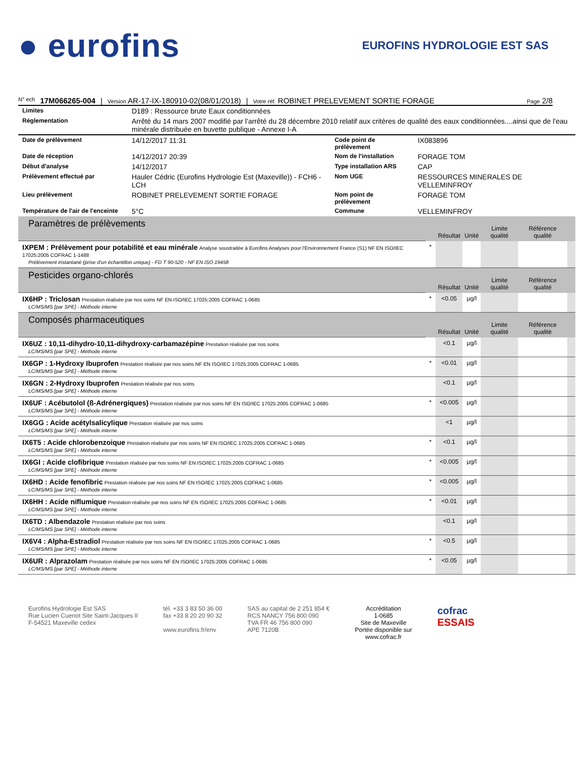● eurofins
EUROFINS HYDROLOGIE EST SAS
N° ech 17M066265-004 | Version AR-17-IX-180910-02(08/01/2018) | Votre réf. ROBINET PRELEVEMENT SORTIE FORAGE Page 2/8
| Limites | D189 : Ressource brute Eaux conditionnées |
| Réglementation | Arrêté du 14 mars 2007 modifié par l'arrêté du 28 décembre 2010 relatif aux critères de qualité des eaux conditionnées....ainsi que de l'eau minérale distribuée en buvette publique - Annexe I-A |
| Date de prélèvement | 14/12/2017 11:31 | Code point de prélèvement | IX083896 |
| Date de réception | 14/12/2017 20:39 | Nom de l'installation | FORAGE TOM |
| Début d'analyse | 14/12/2017 | Type installation ARS | CAP |
| Prélèvement effectué par | Hauler Cédric (Eurofins Hydrologie Est (Maxeville)) - FCH6 - LCH | Nom UGE | RESSOURCES MINERALES DE VELLEMINFROY |
| Lieu prélèvement | ROBINET PRELEVEMENT SORTIE FORAGE | Nom point de prélèvement | FORAGE TOM |
| Température de l'air de l'enceinte | 5°C | Commune | VELLEMINFROY |
| Paramètres de prélèvements | | Résultat | Unité | Limite qualité | Référence qualité | |
| IXPEM : Prélèvement pour potabilité et eau minérale Analyse soustraitée à Eurofins Analyses pour l'Environnement France (S1) NF EN ISO/IEC 17025:2005 COFRAC 1-1488 Prélèvement instantané (prise d'un échantillon unique) - FD T 90-520 - NF EN ISO 19458 | * | | | | | |
| Pesticides organo-chlorés | | Résultat | Unité | Limite qualité | Référence qualité | |
| IX6HP : Triclosan Prestation réalisée par nos soins NF EN ISO/IEC 17025:2005 COFRAC 1-0685 LC/MS/MS [par SPE] - Méthode interne | * | <0.05 | µg/l | | | |
| Composés pharmaceutiques | | Résultat | Unité | Limite qualité | Référence qualité | |
| IX6UZ : 10,11-dihydro-10,11-dihydroxy-carbamazépine Prestation réalisée par nos soins LC/MS/MS [par SPE] - Méthode interne | | <0.1 | µg/l | | | |
| IX6GP : 1-Hydroxy Ibuprofen Prestation réalisée par nos soins NF EN ISO/IEC 17025:2005 COFRAC 1-0685 LC/MS/MS [par SPE] - Méthode interne | * | <0.01 | µg/l | | | |
| IX6GN : 2-Hydroxy Ibuprofen Prestation réalisée par nos soins LC/MS/MS [par SPE] - Méthode interne | | <0.1 | µg/l | | | |
| IX6UF : Acébutolol (ß-Adrénergiques) Prestation réalisée par nos soins NF EN ISO/IEC 17025:2005 COFRAC 1-0685 LC/MS/MS [par SPE] - Méthode interne | * | <0.005 | µg/l | | | |
| IX6GG : Acide acétylsalicylique Prestation réalisée par nos soins LC/MS/MS [par SPE] - Méthode interne | | <1 | µg/l | | | |
| IX6T5 : Acide chlorobenzoique Prestation réalisée par nos soins NF EN ISO/IEC 17025:2005 COFRAC 1-0685 LC/MS/MS [par SPE] - Méthode interne | * | <0.1 | µg/l | | | |
| IX6GI : Acide clofibrique Prestation réalisée par nos soins NF EN ISO/IEC 17025:2005 COFRAC 1-0685 LC/MS/MS [par SPE] - Méthode interne | * | <0.005 | µg/l | | | |
| IX6HD : Acide fenofibric Prestation réalisée par nos soins NF EN ISO/IEC 17025:2005 COFRAC 1-0685 LC/MS/MS [par SPE] - Méthode interne | * | <0.005 | µg/l | | | |
| IX6HH : Acide niflumique Prestation réalisée par nos soins NF EN ISO/IEC 17025:2005 COFRAC 1-0685 LC/MS/MS [par SPE] - Méthode interne | * | <0.01 | µg/l | | | |
| IX6TD : Albendazole Prestation réalisée par nos soins LC/MS/MS [par SPE] - Méthode interne | | <0.1 | µg/l | | | |
| IX6V4 : Alpha-Estradiol Prestation réalisée par nos soins NF EN ISO/IEC 17025:2005 COFRAC 1-0685 LC/MS/MS [par SPE] - Méthode interne | * | <0.5 | µg/l | | | |
| IX6UR : Alprazolam Prestation réalisée par nos soins NF EN ISO/IEC 17025:2005 COFRAC 1-0685 LC/MS/MS [par SPE] - Méthode interne | * | <0.05 | µg/l | | | |
Eurofins Hydrologie Est SAS
Rue Lucien Cuenot Site Saint-Jacques II
F-54521 Maxeville cedex
tél. +33 3 83 50 36 00
fax +33 8 20 20 90 32
www.eurofins.fr/env
SAS au capital de 2 251 854 €
RCS NANCY 756 800 090
TVA FR 46 756 800 090
APE 7120B
Accréditation
1-0685
Site de Maxeville
Portée disponible sur
www.cofrac.fr
cofrac
ESSAIS